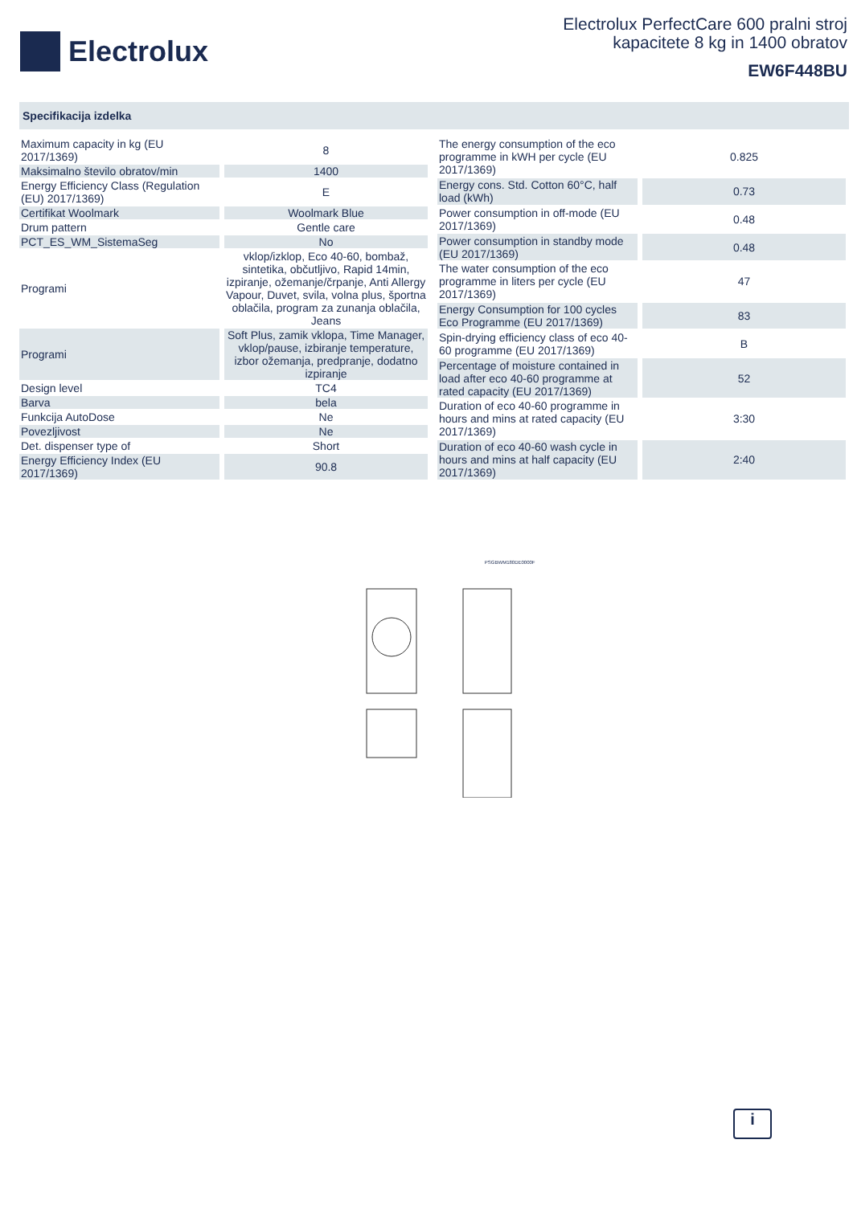Electrolux
Electrolux PerfectCare 600 pralni stroj
kapacitete 8 kg in 1400 obratov
EW6F448BU
Specifikacija izdelka
| Maximum capacity in kg (EU 2017/1369) | 8 |
| Maksimalno število obratov/min | 1400 |
| Energy Efficiency Class (Regulation (EU) 2017/1369) | E |
| Certifikat Woolmark | Woolmark Blue |
| Drum pattern | Gentle care |
| PCT_ES_WM_SistemaSeg | No |
| Programi | vklop/izklop, Eco 40-60, bombaž, sintetika, občutljivo, Rapid 14min, izpiranje, ožemanje/črpanje, Anti Allergy Vapour, Duvet, svila, volna plus, športna oblačila, program za zunanja oblačila, Jeans |
| Programi | Soft Plus, zamik vklopa, Time Manager, vklop/pause, izbiranje temperature, izbor ožemanja, predpranje, dodatno izpiranje |
| Design level | TC4 |
| Barva | bela |
| Funkcija AutoDose | Ne |
| Povezljivost | Ne |
| Det. dispenser type of | Short |
| Energy Efficiency Index (EU 2017/1369) | 90.8 |
| The energy consumption of the eco programme in kWH per cycle (EU 2017/1369) | 0.825 |
| Energy cons. Std. Cotton 60°C, half load (kWh) | 0.73 |
| Power consumption in off-mode (EU 2017/1369) | 0.48 |
| Power consumption in standby mode (EU 2017/1369) | 0.48 |
| The water consumption of the eco programme in liters per cycle (EU 2017/1369) | 47 |
| Energy Consumption for 100 cycles Eco Programme (EU 2017/1369) | 83 |
| Spin-drying efficiency class of eco 40-60 programme (EU 2017/1369) | B |
| Percentage of moisture contained in load after eco 40-60 programme at rated capacity (EU 2017/1369) | 52 |
| Duration of eco 40-60 programme in hours and mins at rated capacity (EU 2017/1369) | 3:30 |
| Duration of eco 40-60 wash cycle in hours and mins at half capacity (EU 2017/1369) | 2:40 |
PSGBWM180DE0000F
i